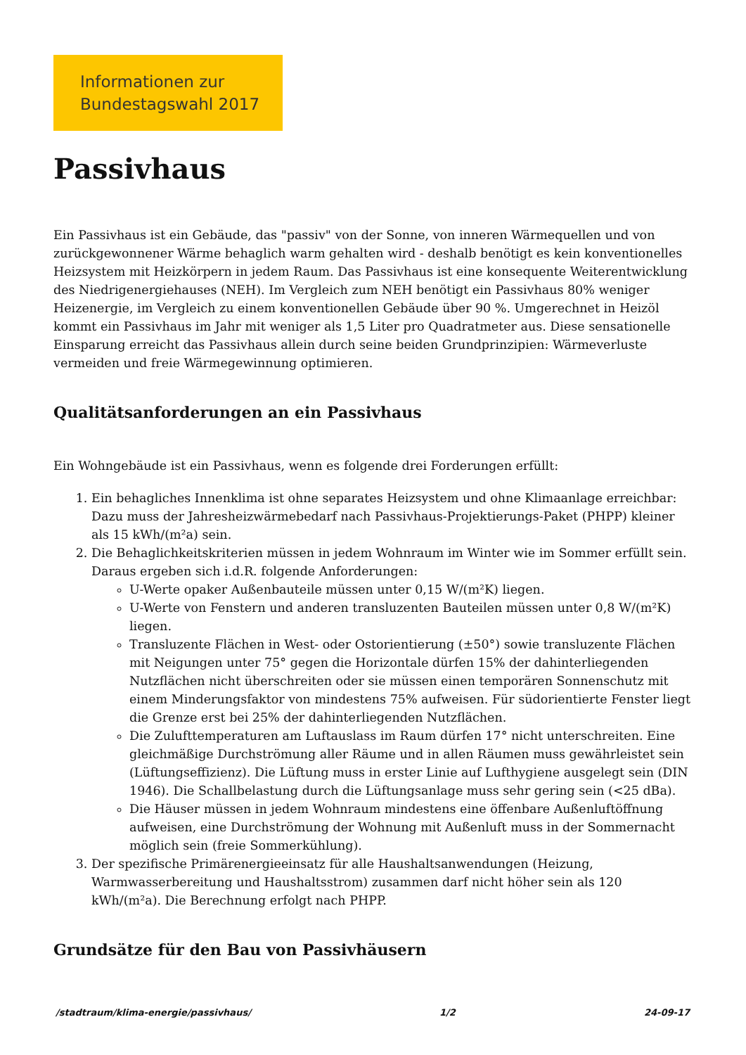Informationen zur
Bundestagswahl 2017
Passivhaus
Ein Passivhaus ist ein Gebäude, das "passiv" von der Sonne, von inneren Wärmequellen und von zurückgewonnener Wärme behaglich warm gehalten wird - deshalb benötigt es kein konventionelles Heizsystem mit Heizkörpern in jedem Raum. Das Passivhaus ist eine konsequente Weiterentwicklung des Niedrigenergiehauses (NEH). Im Vergleich zum NEH benötigt ein Passivhaus 80% weniger Heizenergie, im Vergleich zu einem konventionellen Gebäude über 90 %. Umgerechnet in Heizöl kommt ein Passivhaus im Jahr mit weniger als 1,5 Liter pro Quadratmeter aus. Diese sensationelle Einsparung erreicht das Passivhaus allein durch seine beiden Grundprinzipien: Wärmeverluste vermeiden und freie Wärmegewinnung optimieren.
Qualitätsanforderungen an ein Passivhaus
Ein Wohngebäude ist ein Passivhaus, wenn es folgende drei Forderungen erfüllt:
1. Ein behagliches Innenklima ist ohne separates Heizsystem und ohne Klimaanlage erreichbar: Dazu muss der Jahresheizwärmebedarf nach Passivhaus-Projektierungs-Paket (PHPP) kleiner als 15 kWh/(m²a) sein.
2. Die Behaglichkeitskriterien müssen in jedem Wohnraum im Winter wie im Sommer erfüllt sein. Daraus ergeben sich i.d.R. folgende Anforderungen:
U-Werte opaker Außenbauteile müssen unter 0,15 W/(m²K) liegen.
U-Werte von Fenstern und anderen transluzenten Bauteilen müssen unter 0,8 W/(m²K) liegen.
Transluzente Flächen in West- oder Ostorientierung (±50°) sowie transluzente Flächen mit Neigungen unter 75° gegen die Horizontale dürfen 15% der dahinterliegenden Nutzflächen nicht überschreiten oder sie müssen einen temporären Sonnenschutz mit einem Minderungsfaktor von mindestens 75% aufweisen. Für südorientierte Fenster liegt die Grenze erst bei 25% der dahinterliegenden Nutzflächen.
Die Zulufttemperaturen am Luftauslass im Raum dürfen 17° nicht unterschreiten. Eine gleichmäßige Durchströmung aller Räume und in allen Räumen muss gewährleistet sein (Lüftungseffizienz). Die Lüftung muss in erster Linie auf Lufthygiene ausgelegt sein (DIN 1946). Die Schallbelastung durch die Lüftungsanlage muss sehr gering sein (<25 dBa).
Die Häuser müssen in jedem Wohnraum mindestens eine öffenbare Außenluftöffnung aufweisen, eine Durchströmung der Wohnung mit Außenluft muss in der Sommernacht möglich sein (freie Sommerkühlung).
3. Der spezifische Primärenergieeinsatz für alle Haushaltsanwendungen (Heizung, Warmwasserbereitung und Haushaltsstrom) zusammen darf nicht höher sein als 120 kWh/(m²a). Die Berechnung erfolgt nach PHPP.
Grundsätze für den Bau von Passivhäusern
/stadtraum/klima-energie/passivhaus/ 1/2 24-09-17